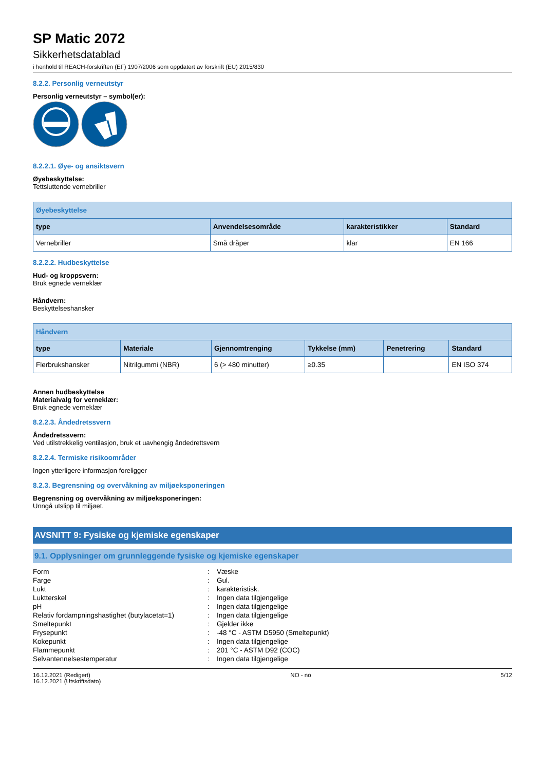SP Matic 2072
Sikkerhetsdatablad
i henhold til REACH-forskriften (EF) 1907/2006 som oppdatert av forskrift (EU) 2015/830
8.2.2. Personlig verneutstyr
Personlig verneutstyr – symbol(er):
8.2.2.1. Øye- og ansiktsvern
Øyebeskyttelse:
Tettsluttende vernebriller
| Øyebeskyttelse | | | |
| --- | --- | --- | --- |
| type | Anvendelsesområde | karakteristikker | Standard |
| Vernebriller | Små dråper | klar | EN 166 |
8.2.2.2. Hudbeskyttelse
Hud- og kroppsvern:
Bruk egnede verneklær
Håndvern:
Beskyttelseshansker
| Håndvern | | | | | |
| --- | --- | --- | --- | --- | --- |
| type | Materiale | Gjennomtrenging | Tykkelse (mm) | Penetrering | Standard |
| Flerbrukshansker | Nitrilgummi (NBR) | 6 (> 480 minutter) | ≥0.35 | | EN ISO 374 |
Annen hudbeskyttelse
Materialvalg for verneklær:
Bruk egnede verneklær
8.2.2.3. Åndedretssvern
Åndedretssvern:
Ved utilstrekkelig ventilasjon, bruk et uavhengig åndedrettsvern
8.2.2.4. Termiske risikoområder
Ingen ytterligere informasjon foreligger
8.2.3. Begrensning og overvåkning av miljøeksponeringen
Begrensning og overvåkning av miljøeksponeringen:
Unngå utslipp til miljøet.
AVSNITT 9: Fysiske og kjemiske egenskaper
9.1. Opplysninger om grunnleggende fysiske og kjemiske egenskaper
| Form | : | Væske |
| Farge | : | Gul. |
| Lukt | : | karakteristisk. |
| Luktterskel | : | Ingen data tilgjengelige |
| pH | : | Ingen data tilgjengelige |
| Relativ fordampningshastighet (butylacetat=1) | : | Ingen data tilgjengelige |
| Smeltepunkt | : | Gjelder ikke |
| Frysepunkt | : | -48 °C - ASTM D5950 (Smeltepunkt) |
| Kokepunkt | : | Ingen data tilgjengelige |
| Flammepunkt | : | 201 °C - ASTM D92 (COC) |
| Selvantennelsestemperatur | : | Ingen data tilgjengelige |
16.12.2021 (Redigert)
16.12.2021 (Utskriftsdato)
NO - no 5/12